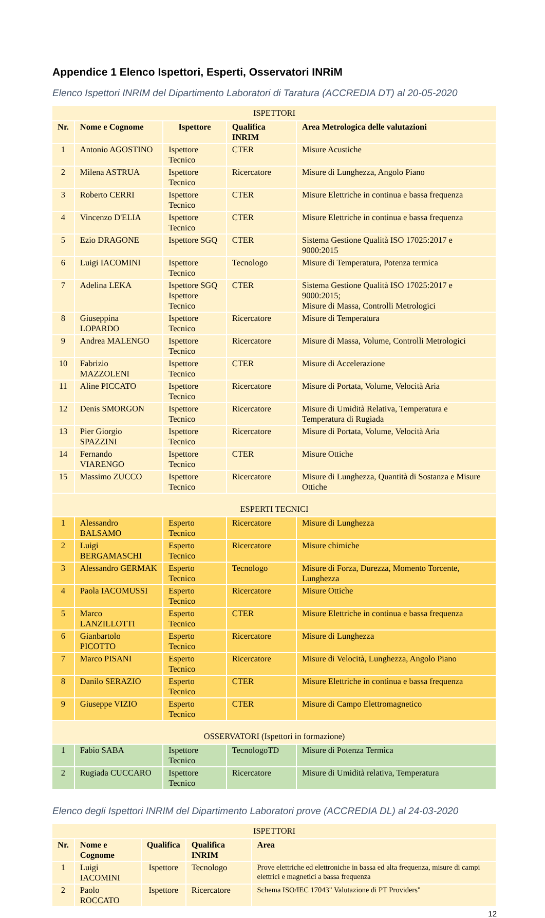Appendice 1 Elenco Ispettori, Esperti, Osservatori INRiM
Elenco Ispettori INRIM del Dipartimento Laboratori di Taratura (ACCREDIA DT) al 20-05-2020
| ISPETTORI | | | | |
| Nr. | Nome e Cognome | Ispettore | Qualifica INRIM | Area Metrologica delle valutazioni |
| 1 | Antonio AGOSTINO | Ispettore Tecnico | CTER | Misure Acustiche |
| 2 | Milena ASTRUA | Ispettore Tecnico | Ricercatore | Misure di Lunghezza, Angolo Piano |
| 3 | Roberto CERRI | Ispettore Tecnico | CTER | Misure Elettriche in continua e bassa frequenza |
| 4 | Vincenzo D'ELIA | Ispettore Tecnico | CTER | Misure Elettriche in continua e bassa frequenza |
| 5 | Ezio DRAGONE | Ispettore SGQ | CTER | Sistema Gestione Qualità ISO 17025:2017 e 9000:2015 |
| 6 | Luigi IACOMINI | Ispettore Tecnico | Tecnologo | Misure di Temperatura, Potenza termica |
| 7 | Adelina LEKA | Ispettore SGQ Ispettore Tecnico | CTER | Sistema Gestione Qualità ISO 17025:2017 e 9000:2015; Misure di Massa, Controlli Metrologici |
| 8 | Giuseppina LOPARDO | Ispettore Tecnico | Ricercatore | Misure di Temperatura |
| 9 | Andrea MALENGO | Ispettore Tecnico | Ricercatore | Misure di Massa, Volume, Controlli Metrologici |
| 10 | Fabrizio MAZZOLENI | Ispettore Tecnico | CTER | Misure di Accelerazione |
| 11 | Aline PICCATO | Ispettore Tecnico | Ricercatore | Misure di Portata, Volume, Velocità Aria |
| 12 | Denis SMORGON | Ispettore Tecnico | Ricercatore | Misure di Umidità Relativa, Temperatura e Temperatura di Rugiada |
| 13 | Pier Giorgio SPAZZINI | Ispettore Tecnico | Ricercatore | Misure di Portata, Volume, Velocità Aria |
| 14 | Fernando VIARENGO | Ispettore Tecnico | CTER | Misure Ottiche |
| 15 | Massimo ZUCCO | Ispettore Tecnico | Ricercatore | Misure di Lunghezza, Quantità di Sostanza e Misure Ottiche |
| ESPERTI TECNICI | | | | |
| 1 | Alessandro BALSAMO | Esperto Tecnico | Ricercatore | Misure di Lunghezza |
| 2 | Luigi BERGAMASCHI | Esperto Tecnico | Ricercatore | Misure chimiche |
| 3 | Alessandro GERMAK | Esperto Tecnico | Tecnologo | Misure di Forza, Durezza, Momento Torcente, Lunghezza |
| 4 | Paola IACOMUSSI | Esperto Tecnico | Ricercatore | Misure Ottiche |
| 5 | Marco LANZILLOTTI | Esperto Tecnico | CTER | Misure Elettriche in continua e bassa frequenza |
| 6 | Gianbartolo PICOTTO | Esperto Tecnico | Ricercatore | Misure di Lunghezza |
| 7 | Marco PISANI | Esperto Tecnico | Ricercatore | Misure di Velocità, Lunghezza, Angolo Piano |
| 8 | Danilo SERAZIO | Esperto Tecnico | CTER | Misure Elettriche in continua e bassa frequenza |
| 9 | Giuseppe VIZIO | Esperto Tecnico | CTER | Misure di Campo Elettromagnetico |
| OSSERVATORI (Ispettori in formazione) | | | | |
| 1 | Fabio SABA | Ispettore Tecnico | TecnologoTD | Misure di Potenza Termica |
| 2 | Rugiada CUCCARO | Ispettore Tecnico | Ricercatore | Misure di Umidità relativa, Temperatura |
Elenco degli Ispettori INRIM del Dipartimento Laboratori prove (ACCREDIA DL) al 24-03-2020
| ISPETTORI | | | | |
| Nr. | Nome e Cognome | Qualifica | Qualifica INRIM | Area |
| 1 | Luigi IACOMINI | Ispettore | Tecnologo | Prove elettriche ed elettroniche in bassa ed alta frequenza, misure di campi elettrici e magnetici a bassa frequenza |
| 2 | Paolo ROCCATO | Ispettore | Ricercatore | Schema ISO/IEC 17043" Valutazione di PT Providers" |
12